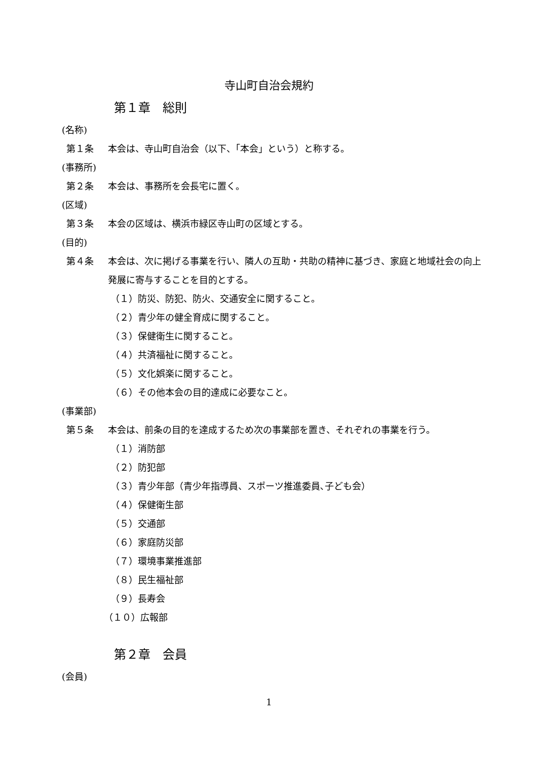寺山町自治会規約
第１章　総則
(名称)
第１条 本会は、寺山町自治会（以下、「本会」という）と称する。
(事務所)
第２条 本会は、事務所を会長宅に置く。
(区域)
第３条 本会の区域は、横浜市緑区寺山町の区域とする。
(目的)
第４条 本会は、次に掲げる事業を行い、隣人の互助・共助の精神に基づき、家庭と地域社会の向上発展に寄与することを目的とする。
（１）防災、防犯、防火、交通安全に関すること。
（２）青少年の健全育成に関すること。
（３）保健衛生に関すること。
（４）共済福祉に関すること。
（５）文化娯楽に関すること。
（６）その他本会の目的達成に必要なこと。
(事業部)
第５条 本会は、前条の目的を達成するため次の事業部を置き、それぞれの事業を行う。
（１）消防部
（２）防犯部
（３）青少年部（青少年指導員、スポーツ推進委員､子ども会）
（４）保健衛生部
（５）交通部
（６）家庭防災部
（７）環境事業推進部
（８）民生福祉部
（９）長寿会
（１０）広報部
第２章　会員
(会員)
1